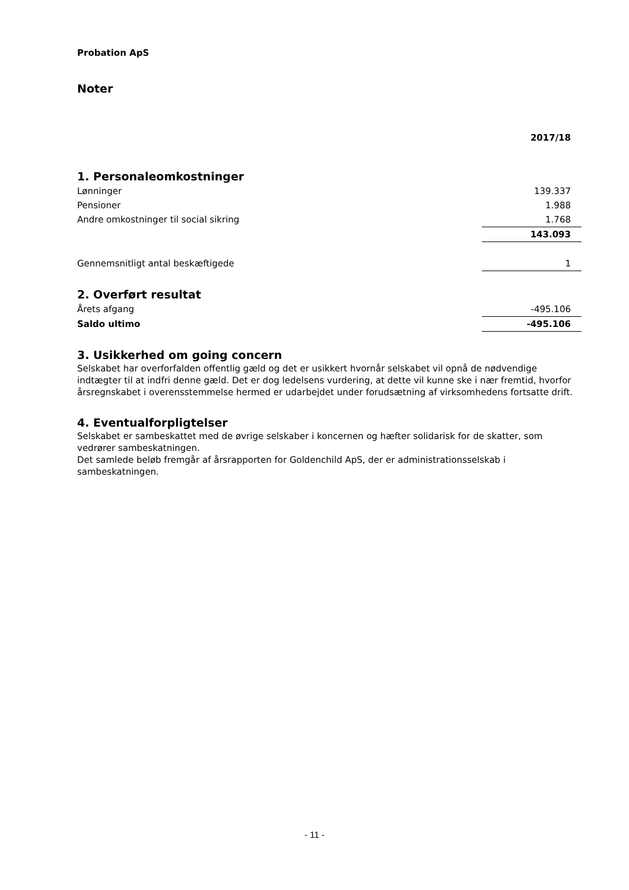Probation ApS
Noter
| | 2017/18 |
1. Personaleomkostninger
| Lønninger | 139.337 |
| Pensioner | 1.988 |
| Andre omkostninger til social sikring | 1.768 |
| | 143.093 |
| Gennemsnitligt antal beskæftigede | 1 |
2. Overført resultat
| Årets afgang | -495.106 |
| Saldo ultimo | -495.106 |
3. Usikkerhed om going concern
Selskabet har overforfalden offentlig gæld og det er usikkert hvornår selskabet vil opnå de nødvendige indtægter til at indfri denne gæld. Det er dog ledelsens vurdering, at dette vil kunne ske i nær fremtid, hvorfor årsregnskabet i overensstemmelse hermed er udarbejdet under forudsætning af virksomhedens fortsatte drift.
4. Eventualforpligtelser
Selskabet er sambeskattet med de øvrige selskaber i koncernen og hæfter solidarisk for de skatter, som vedrører sambeskatningen.
Det samlede beløb fremgår af årsrapporten for Goldenchild ApS, der er administrationsselskab i sambeskatningen.
- 11 -